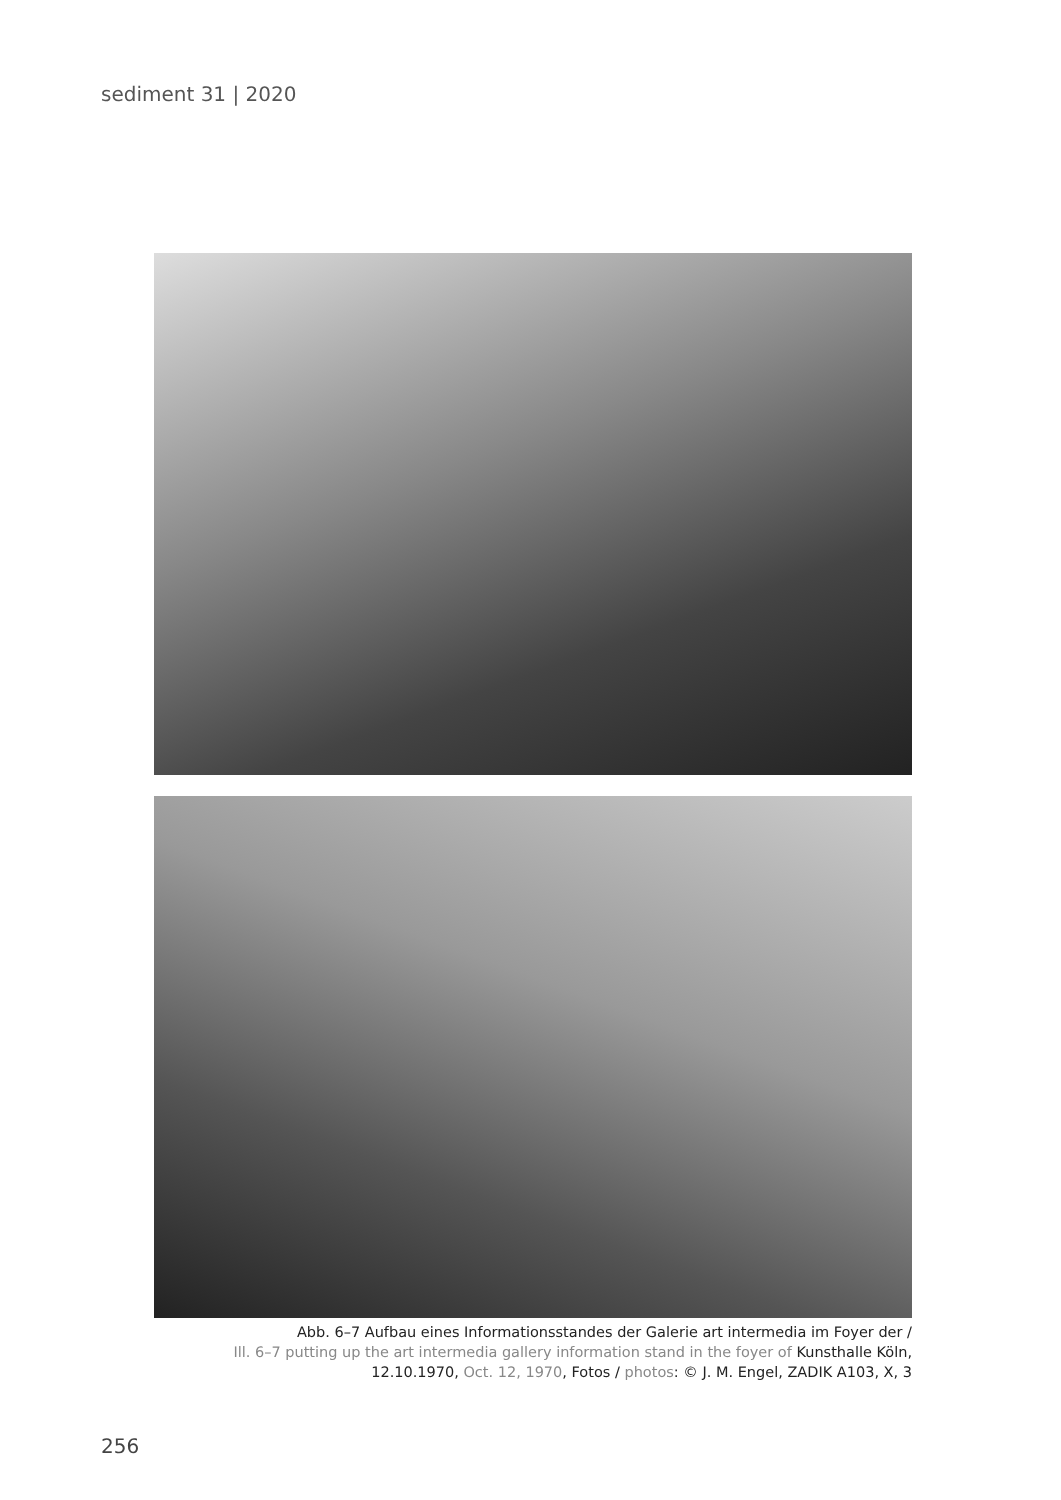sediment 31 | 2020
Abb. 6–7 Aufbau eines Informationsstandes der Galerie art intermedia im Foyer der /
Ill. 6–7 putting up the art intermedia gallery information stand in the foyer of Kunsthalle Köln,
12.10.1970, Oct. 12, 1970, Fotos / photos: © J. M. Engel, ZADIK A103, X, 3
256